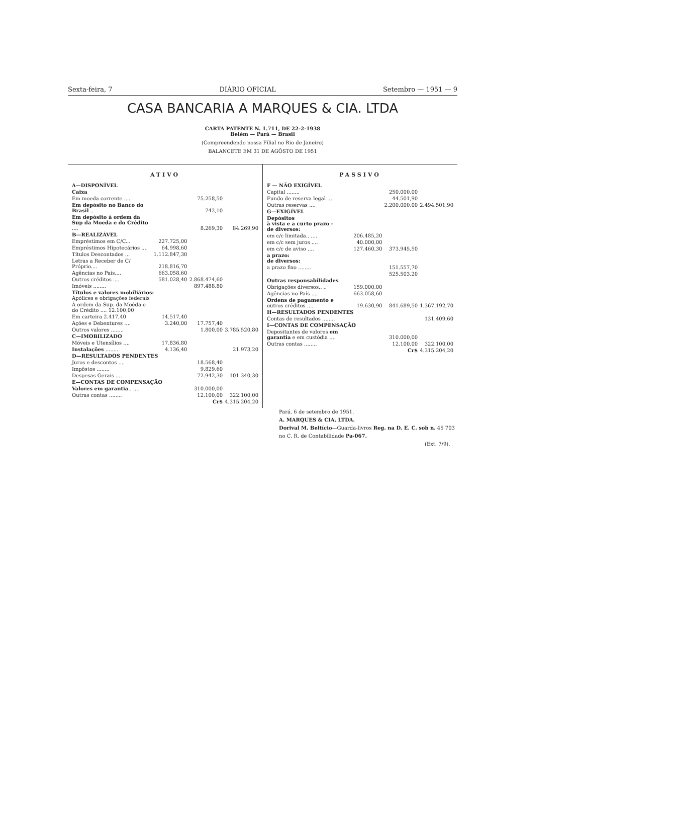Sexta-feira, 7 DIÁRIO OFICIAL Setembro — 1951 — 9
CASA BANCARIA A MARQUES & CIA. LTDA
CARTA PATENTE N. 1.711, DE 22-2-1938
Belém — Pará — Brasil
(Compreendendo nossa Filial no Rio de Janeiro)
BALANCETE EM 31 DE AGÔSTO DE 1951
ATIVO
| A—DISPONÍVEL | | | |
| Caixa | | | |
| Em moeda corrente .... | | 75.258,50 | |
| Em depósito no Banco do Brasil .. | | 742,10 | |
| Em depósito à ordem da Sup da Moeda e do Crédito .... | | 8.269,30 | 84.269,90 |
| B—REALIZÁVEL | | | |
| Empréstimos em C/C... | 227.725,00 | | |
| Empréstimos Hipotecários .... | 64.998,60 | | |
| Títulos Descontados ... | 1.112.847,30 | | |
| Letras a Receber de C/ Próprio.... | 218.816,70 | | |
| Agências no País.... | 663.058,60 | | |
| Outros créditos .... | 581.028,40 | 2.868.474,60 | |
| Imóveis ........ | | 897.488,80 | |
| Títulos e valores mobiliários: Apólices e obrigações federais | | | |
| À ordem da Sup. da Moéda e do Crédito .... 12.100,00 | | | |
| Em carteira 2.417,40 | 14.517,40 | | |
| Ações e Debentures .... | 3.240,00 | 17.757,40 | |
| Outros valores ........ | | 1.800,00 | 3.785.520,80 |
| C—IMOBILIZADO | | | |
| Móveis e Utensílios .... | 17.836,80 | | |
| Instalações ........ | 4.136,40 | | 21.973,20 |
| D—RESULTADOS PENDENTES | | | |
| Juros e descontos .... | | 18.568,40 | |
| Impôstos ........ | | 9.829,60 | |
| Despesas Gerais .... | | 72.942,30 | 101.340,30 |
| E—CONTAS DE COMPENSAÇÃO | | | |
| Valores em garantia .. .... | | 310.000,00 | |
| Outras contas ........ | | 12.100,00 | 322.100,00 |
| | | Cr$ | 4.315.204,20 |
PASSIVO
| F — NÃO EXIGÍVEL | | | |
| Capital ........ | | 250.000,00 | |
| Fundo de reserva legal .... | | 44.501,90 | |
| Outras reservas .... | | 2.200.000,00 | 2.494.501,90 |
| G—EXIGÍVEL | | | |
| Depósitos à vista e a curto prazo - de diversos: | | | |
| em c/c limitada.. .... | 206.485,20 | | |
| em c/c sem juros .... | 40.000,00 | | |
| em c/c de aviso .... | 127.460,30 | 373.945,50 | |
| a prazo: de diversos: | | | |
| a prazo fixo ........ | | 151.557,70 | |
| | | 525.503,20 | |
| Outras responsabilidades | | | |
| Obrigações diversos.. .. | 159.000,00 | | |
| Agências no País .... | 663.058,60 | | |
| Ordens de pagamento e outros créditos .... | 19.630,90 | 841.689,50 | 1.367.192,70 |
| H—RESULTADOS PENDENTES | | | |
| Contas de resultados ........ | | | 131.409,60 |
| I—CONTAS DE COMPENSAÇÃO | | | |
| Depositantes de valores em garantia e em custódia .... | | 310.000,00 | |
| Outras contas ........ | | 12.100,00 | 322.100,00 |
| | | Cr$ | 4.315.204,20 |
Pará, 6 de setembro de 1951.
A. MARQUES & CIA. LTDA.
Dorival M. Beltício—Guarda-livros Reg. na D. E. C. sob n. 45 703 no C. R. de Contabilidade Pa-067.
(Ext. 7/9).